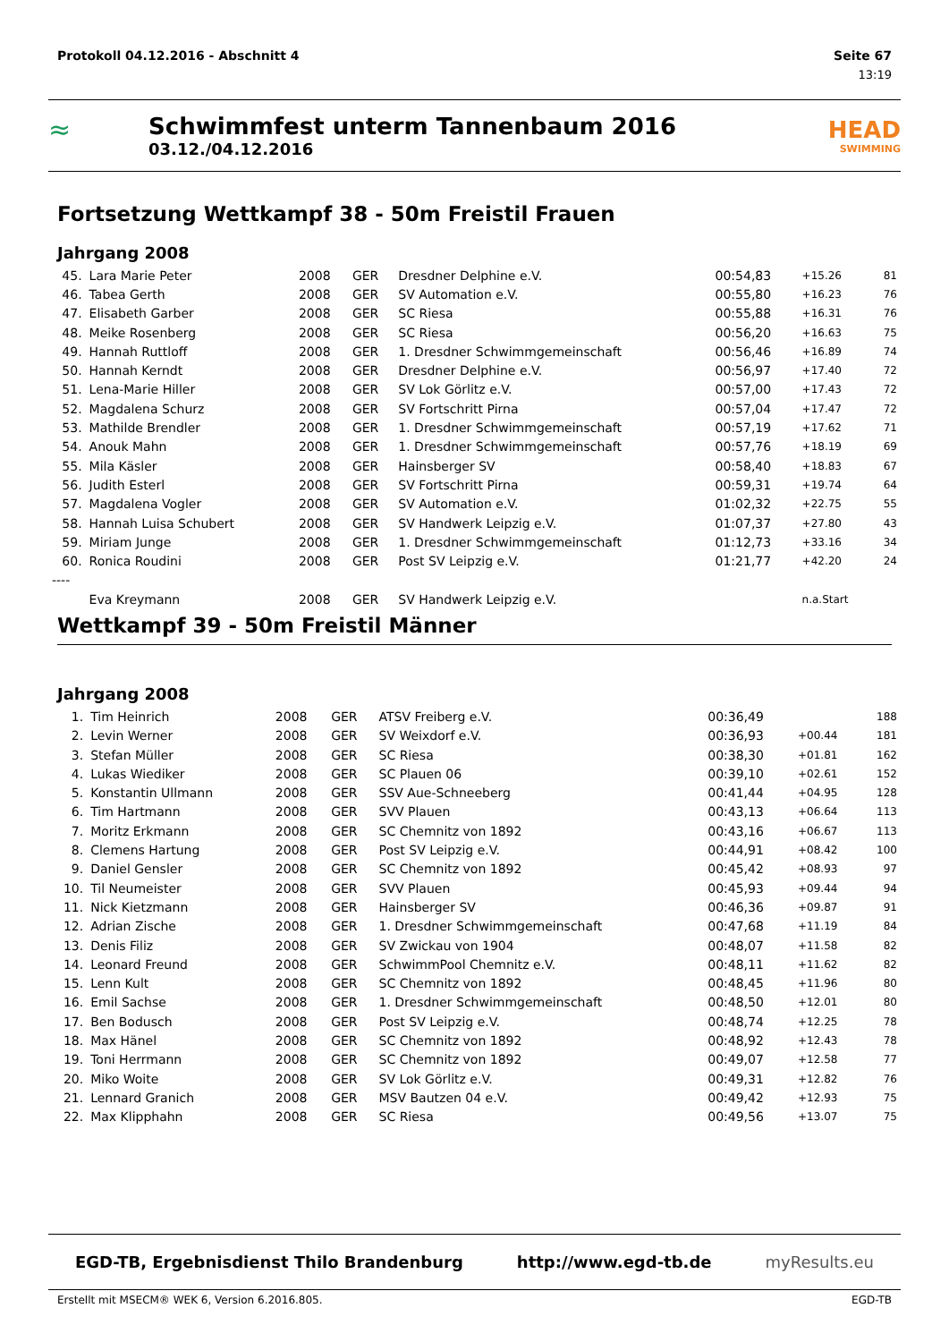Protokoll 04.12.2016 - Abschnitt 4 Seite 67
13:19
≈
Schwimmfest unterm Tannenbaum 2016
03.12./04.12.2016
HEAD
SWIMMING
Fortsetzung Wettkampf 38 - 50m Freistil Frauen
Jahrgang 2008
| 45. | Lara Marie Peter | 2008 | GER | Dresdner Delphine e.V. | 00:54,83 | +15.26 | 81 |
| 46. | Tabea Gerth | 2008 | GER | SV Automation e.V. | 00:55,80 | +16.23 | 76 |
| 47. | Elisabeth Garber | 2008 | GER | SC Riesa | 00:55,88 | +16.31 | 76 |
| 48. | Meike Rosenberg | 2008 | GER | SC Riesa | 00:56,20 | +16.63 | 75 |
| 49. | Hannah Ruttloff | 2008 | GER | 1. Dresdner Schwimmgemeinschaft | 00:56,46 | +16.89 | 74 |
| 50. | Hannah Kerndt | 2008 | GER | Dresdner Delphine e.V. | 00:56,97 | +17.40 | 72 |
| 51. | Lena-Marie Hiller | 2008 | GER | SV Lok Görlitz e.V. | 00:57,00 | +17.43 | 72 |
| 52. | Magdalena Schurz | 2008 | GER | SV Fortschritt Pirna | 00:57,04 | +17.47 | 72 |
| 53. | Mathilde Brendler | 2008 | GER | 1. Dresdner Schwimmgemeinschaft | 00:57,19 | +17.62 | 71 |
| 54. | Anouk Mahn | 2008 | GER | 1. Dresdner Schwimmgemeinschaft | 00:57,76 | +18.19 | 69 |
| 55. | Mila Käsler | 2008 | GER | Hainsberger SV | 00:58,40 | +18.83 | 67 |
| 56. | Judith Esterl | 2008 | GER | SV Fortschritt Pirna | 00:59,31 | +19.74 | 64 |
| 57. | Magdalena Vogler | 2008 | GER | SV Automation e.V. | 01:02,32 | +22.75 | 55 |
| 58. | Hannah Luisa Schubert | 2008 | GER | SV Handwerk Leipzig e.V. | 01:07,37 | +27.80 | 43 |
| 59. | Miriam Junge | 2008 | GER | 1. Dresdner Schwimmgemeinschaft | 01:12,73 | +33.16 | 34 |
| 60. | Ronica Roudini | 2008 | GER | Post SV Leipzig e.V. | 01:21,77 | +42.20 | 24 |
| ---- | | | | | | | |
| | Eva Kreymann | 2008 | GER | SV Handwerk Leipzig e.V. | | n.a.Start | |
Wettkampf 39 - 50m Freistil Männer
Jahrgang 2008
| 1. | Tim Heinrich | 2008 | GER | ATSV Freiberg e.V. | 00:36,49 | | 188 |
| 2. | Levin Werner | 2008 | GER | SV Weixdorf e.V. | 00:36,93 | +00.44 | 181 |
| 3. | Stefan Müller | 2008 | GER | SC Riesa | 00:38,30 | +01.81 | 162 |
| 4. | Lukas Wiediker | 2008 | GER | SC Plauen 06 | 00:39,10 | +02.61 | 152 |
| 5. | Konstantin Ullmann | 2008 | GER | SSV Aue-Schneeberg | 00:41,44 | +04.95 | 128 |
| 6. | Tim Hartmann | 2008 | GER | SVV Plauen | 00:43,13 | +06.64 | 113 |
| 7. | Moritz Erkmann | 2008 | GER | SC Chemnitz von 1892 | 00:43,16 | +06.67 | 113 |
| 8. | Clemens Hartung | 2008 | GER | Post SV Leipzig e.V. | 00:44,91 | +08.42 | 100 |
| 9. | Daniel Gensler | 2008 | GER | SC Chemnitz von 1892 | 00:45,42 | +08.93 | 97 |
| 10. | Til Neumeister | 2008 | GER | SVV Plauen | 00:45,93 | +09.44 | 94 |
| 11. | Nick Kietzmann | 2008 | GER | Hainsberger SV | 00:46,36 | +09.87 | 91 |
| 12. | Adrian Zische | 2008 | GER | 1. Dresdner Schwimmgemeinschaft | 00:47,68 | +11.19 | 84 |
| 13. | Denis Filiz | 2008 | GER | SV Zwickau von 1904 | 00:48,07 | +11.58 | 82 |
| 14. | Leonard Freund | 2008 | GER | SchwimmPool Chemnitz e.V. | 00:48,11 | +11.62 | 82 |
| 15. | Lenn Kult | 2008 | GER | SC Chemnitz von 1892 | 00:48,45 | +11.96 | 80 |
| 16. | Emil Sachse | 2008 | GER | 1. Dresdner Schwimmgemeinschaft | 00:48,50 | +12.01 | 80 |
| 17. | Ben Bodusch | 2008 | GER | Post SV Leipzig e.V. | 00:48,74 | +12.25 | 78 |
| 18. | Max Hänel | 2008 | GER | SC Chemnitz von 1892 | 00:48,92 | +12.43 | 78 |
| 19. | Toni Herrmann | 2008 | GER | SC Chemnitz von 1892 | 00:49,07 | +12.58 | 77 |
| 20. | Miko Woite | 2008 | GER | SV Lok Görlitz e.V. | 00:49,31 | +12.82 | 76 |
| 21. | Lennard Granich | 2008 | GER | MSV Bautzen 04 e.V. | 00:49,42 | +12.93 | 75 |
| 22. | Max Klipphahn | 2008 | GER | SC Riesa | 00:49,56 | +13.07 | 75 |
EGD-TB, Ergebnisdienst Thilo Brandenburg http://www.egd-tb.de myResults.eu
Erstellt mit MSECM® WEK 6, Version 6.2016.805. EGD-TB